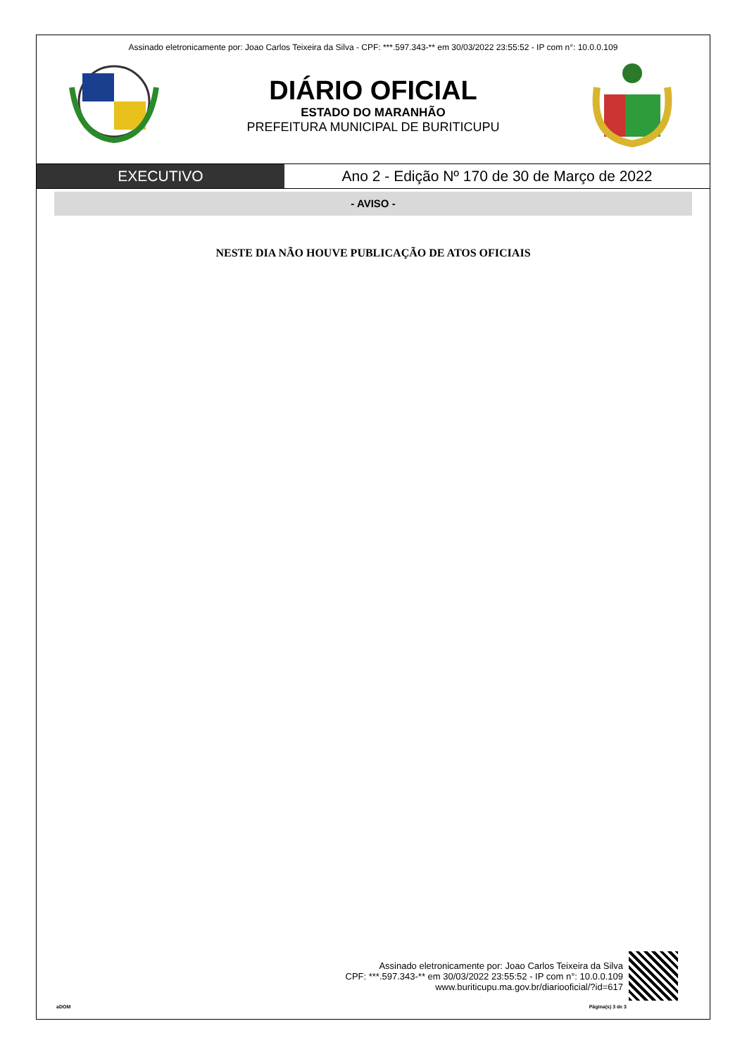Assinado eletronicamente por: Joao Carlos Teixeira da Silva - CPF: ***.597.343-** em 30/03/2022 23:55:52 - IP com n°: 10.0.0.109
DIÁRIO OFICIAL
ESTADO DO MARANHÃO
PREFEITURA MUNICIPAL DE BURITICUPU
EXECUTIVO Ano 2 - Edição Nº 170 de 30 de Março de 2022
- AVISO -
NESTE DIA NÃO HOUVE PUBLICAÇÃO DE ATOS OFICIAIS
Assinado eletronicamente por: Joao Carlos Teixeira da Silva
CPF: ***.597.343-** em 30/03/2022 23:55:52 - IP com n°: 10.0.0.109
www.buriticupu.ma.gov.br/diariooficial/?id=617
aDOM Página(s) 3 de 3